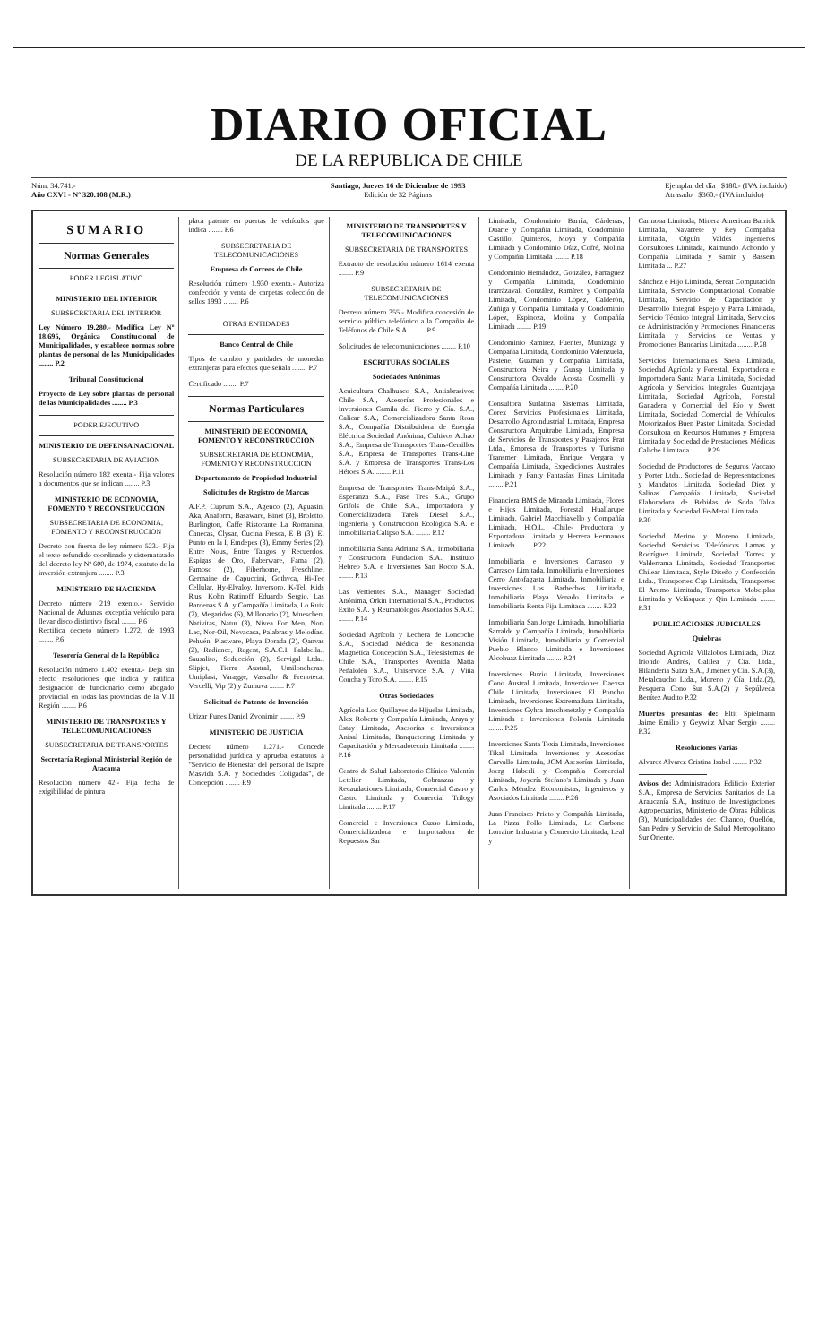DIARIO OFICIAL
DE LA REPUBLICA DE CHILE
Núm. 34.741.-
Año CXVI - Nº 320.108 (M.R.)
Santiago, Jueves 16 de Diciembre de 1993
Edición de 32 Páginas
Ejemplar del día $180.- (IVA incluido)
Atrasado $360.- (IVA incluido)
SUMARIO
Normas Generales
PODER LEGISLATIVO
MINISTERIO DEL INTERIOR
SUBSECRETARIA DEL INTERIOR
Ley Número 19.280.- Modifica Ley Nº 18.695, Orgánica Constitucional de Municipalidades, y establece normas sobre plantas de personal de las Municipalidades ........ P.2
Tribunal Constitucional
Proyecto de Ley sobre plantas de personal de las Municipalidades ........ P.3
PODER EJECUTIVO
MINISTERIO DE DEFENSA NACIONAL
SUBSECRETARIA DE AVIACION
Resolución número 182 exenta.- Fija valores a documentos que se indican ........ P.3
MINISTERIO DE ECONOMIA, FOMENTO Y RECONSTRUCCION
SUBSECRETARIA DE ECONOMIA, FOMENTO Y RECONSTRUCCION
Decreto con fuerza de ley número 523.- Fija el texto refundido coordinado y sistematizado del decreto ley Nº 600, de 1974, estatuto de la inversión extranjera ........ P.3
MINISTERIO DE HACIENDA
Decreto número 219 exento.- Servicio Nacional de Aduanas exceptúa vehículo para llevar disco distintivo fiscal ........ P.6
Rectifica decreto número 1.272, de 1993 ........ P.6
Tesorería General de la República
Resolución número 1.402 exenta.- Deja sin efecto resoluciones que indica y ratifica designación de funcionario como abogado provincial en todas las provincias de la VIII Región ........ P.6
MINISTERIO DE TRANSPORTES Y TELECOMUNICACIONES
SUBSECRETARIA DE TRANSPORTES
Secretaría Regional Ministerial Región de Atacama
Resolución número 42.- Fija fecha de exigibilidad de pintura
placa patente en puertas de vehículos que indica ........ P.6
SUBSECRETARIA DE TELECOMUNICACIONES
Empresa de Correos de Chile
Resolución número 1.930 exenta.- Autoriza confección y venta de carpetas colección de sellos 1993 ........ P.6
OTRAS ENTIDADES
Banco Central de Chile
Tipos de cambio y paridades de monedas extranjeras para efectos que señala ........ P.7
Certificado ........ P.7
Normas Particulares
MINISTERIO DE ECONOMIA, FOMENTO Y RECONSTRUCCION
SUBSECRETARIA DE ECONOMIA, FOMENTO Y RECONSTRUCCION
Departamento de Propiedad Industrial
Solicitudes de Registro de Marcas
A.F.P. Cuprum S.A., Agenco (2), Aguasin, Aka, Anaform, Basaware, Binet (3), Broletto, Burlington, Caffe Ristorante La Romanina, Canecas, Clysar, Cucina Fresca, E B (3), El Punto en la I, Emdepes (3), Emmy Series (2), Entre Nous, Entre Tangos y Recuerdos, Espigas de Oro, Faberware, Fama (2), Famoso (2), Fiberhome, Freschline, Germaine de Capuccini, Gothyca, Hi-Tec Cellular, Hy-Elvaloy, Inversoro, K-Tel, Kids R'us, Kohn Ratinoff Eduardo Sergio, Las Bardenas S.A. y Compañía Limitada, Lo Ruiz (2), Megaridos (6), Millonario (2), Mueschen, Nativitas, Natur (3), Nivea For Men, Nor-Lac, Nor-Oil, Novacasa, Palabras y Melodías, Pehuén, Plasware, Playa Dorada (2), Qanvas (2), Radiance, Regent, S.A.C.I. Falabella., Sausalito, Seducción (2), Servigal Ltda., Slipjet, Tierra Austral, Umiloncheras, Umiplast, Varagge, Vassallo & Frenoteca, Vercelli, Vip (2) y Zumuva ........ P.7
Solicitud de Patente de Invención
Urizar Funes Daniel Zvonimir ........ P.9
MINISTERIO DE JUSTICIA
Decreto número 1.271.- Concede personalidad jurídica y aprueba estatutos a "Servicio de Bienestar del personal de Isapre Masvida S.A. y Sociedades Coligadas", de Concepción ........ P.9
MINISTERIO DE TRANSPORTES Y TELECOMUNICACIONES
SUBSECRETARIA DE TRANSPORTES
Extracto de resolución número 1614 exenta ........ P.9
SUBSECRETARIA DE TELECOMUNICACIONES
Decreto número 355.- Modifica concesión de servicio público telefónico a la Compañía de Teléfonos de Chile S.A. ........ P.9
Solicitudes de telecomunicaciones ........ P.10
ESCRITURAS SOCIALES
Sociedades Anónimas
Acuicultura Chalhuaco S.A., Antiabrasivos Chile S.A., Asesorías Profesionales e Inversiones Camila del Fierro y Cía. S.A., Calicar S.A., Comercializadora Santa Rosa S.A., Compañía Distribuidora de Energía Eléctrica Sociedad Anónima, Cultivos Achao S.A., Empresa de Transportes Trans-Cerrillos S.A., Empresa de Transportes Trans-Line S.A. y Empresa de Transportes Trans-Los Héroes S.A. ........ P.11
Empresa de Transportes Trans-Maipú S.A., Esperanza S.A., Fase Tres S.A., Grupo Grifols de Chile S.A., Importadora y Comercializadora Tarek Diesel S.A., Ingeniería y Construcción Ecológica S.A. e Inmobiliaria Calipso S.A. ........ P.12
Inmobiliaria Santa Adriana S.A., Inmobiliaria y Constructora Fundación S.A., Instituto Hebreo S.A. e Inversiones San Rocco S.A. ........ P.13
Las Vertientes S.A., Manager Sociedad Anónima, Orkin International S.A., Productos Exito S.A. y Reumatólogos Asociados S.A.C. ........ P.14
Sociedad Agrícola y Lechera de Loncoche S.A., Sociedad Médica de Resonancia Magnética Concepción S.A., Telesistemas de Chile S.A., Transportes Avenida Matta Peñalolén S.A., Uniservice S.A. y Viña Concha y Toro S.A. ........ P.15
Otras Sociedades
Agrícola Los Quillayes de Hijuelas Limitada, Alex Roberts y Compañía Limitada, Araya y Estay Limitada, Asesorías e Inversiones Anisal Limitada, Banquetering Limitada y Capacitación y Mercadotecnia Limitada ........ P.16
Centro de Salud Laboratorio Clínico Valentín Letelier Limitada, Cobranzas y Recaudaciones Limitada, Comercial Castro y Castro Limitada y Comercial Trilogy Limitada ........ P.17
Comercial e Inversiones Cusso Limitada, Comercializadora e Importadora de Repuestos Sar
Limitada, Condominio Barría, Cárdenas, Duarte y Compañía Limitada, Condominio Castillo, Quinteros, Moya y Compañía Limitada y Condominio Díaz, Cofré, Molina y Compañía Limitada ........ P.18
Condominio Hernández, González, Parraguez y Compañía Limitada, Condominio Irarrázaval, González, Ramírez y Compañía Limitada, Condominio López, Calderón, Zúñiga y Compañía Limitada y Condominio López, Espinoza, Molina y Compañía Limitada ........ P.19
Condominio Ramírez, Fuentes, Munizaga y Compañía Limitada, Condominio Valenzuela, Pastene, Guzmán y Compañía Limitada, Constructora Neira y Guasp Limitada y Constructora Osvaldo Acosta Cosmelli y Compañía Limitada ........ P.20
Consultora Surlatina Sistemas Limitada, Corex Servicios Profesionales Limitada, Desarrollo Agroindustrial Limitada, Empresa Constructora Arquitrabe Limitada, Empresa de Servicios de Transportes y Pasajeros Prat Ltda., Empresa de Transportes y Turismo Transmer Limitada, Enrique Vergara y Compañía Limitada, Expediciones Australes Limitada y Fanty Fantasías Finas Limitada ........ P.21
Financiera BMS de Miranda Limitada, Flores e Hijos Limitada, Forestal Huallarupe Limitada, Gabriel Macchiavello y Compañía Limitada, H.O.L. -Chile- Productora y Exportadora Limitada y Herrera Hermanos Limitada ........ P.22
Inmobiliaria e Inversiones Carrasco y Carrasco Limitada, Inmobiliaria e Inversiones Cerro Antofagasta Limitada, Inmobiliaria e Inversiones Los Barbechos Limitada, Inmobiliaria Playa Venado Limitada e Inmobiliaria Renta Fija Limitada ........ P.23
Inmobiliaria San Jorge Limitada, Inmobiliaria Sarralde y Compañía Limitada, Inmobiliaria Visión Limitada, Inmobiliaria y Comercial Pueblo Blanco Limitada e Inversiones Alcohuaz Limitada ........ P.24
Inversiones Buzio Limitada, Inversiones Cono Austral Limitada, Inversiones Daexsa Chile Limitada, Inversiones El Poncho Limitada, Inversiones Extremadura Limitada, Inversiones Gyhra Imschenetzky y Compañía Limitada e Inversiones Polonia Limitada ........ P.25
Inversiones Santa Texia Limitada, Inversiones Tikal Limitada, Inversiones y Asesorías Carvallo Limitada, JCM Asesorías Limitada, Joerg Haberli y Compañía Comercial Limitada, Joyería Stefano's Limitada y Juan Carlos Méndez Economistas, Ingenieros y Asociados Limitada ........ P.26
Juan Francisco Prieto y Compañía Limitada, La Pizza Pollo Limitada, Le Carbone Lorraine Industria y Comercio Limitada, Leal y
Carmona Limitada, Minera American Barrick Limitada, Navarrete y Rey Compañía Limitada, Olguín Valdés Ingenieros Consultores Limitada, Raimundo Achondo y Compañía Limitada y Samir y Bassem Limitada ... P.27
Sánchez e Hijo Limitada, Sereat Computación Limitada, Servicio Computacional Contable Limitada, Servicio de Capacitación y Desarrollo Integral Espejo y Parra Limitada, Servicio Técnico Integral Limitada, Servicios de Administración y Promociones Financieras Limitada y Servicios de Ventas y Promociones Bancarias Limitada ........ P.28
Servicios Internacionales Saeta Limitada, Sociedad Agrícola y Forestal, Exportadora e Importadora Santa María Limitada, Sociedad Agrícola y Servicios Integrales Guantajaya Limitada, Sociedad Agrícola, Forestal Ganadera y Comercial del Río y Swett Limitada, Sociedad Comercial de Vehículos Motorizados Buen Pastor Limitada, Sociedad Consultora en Recursos Humanos y Empresa Limitada y Sociedad de Prestaciones Médicas Caliche Limitada ........ P.29
Sociedad de Productores de Seguros Vaccaro y Porter Ltda., Sociedad de Representaciones y Mandatos Limitada, Sociedad Diez y Salinas Compañía Limitada, Sociedad Elaboradora de Bebidas de Soda Talca Limitada y Sociedad Fe-Metal Limitada ........ P.30
Sociedad Merino y Moreno Limitada, Sociedad Servicios Telefónicos Lamas y Rodríguez Limitada, Sociedad Torres y Valderrama Limitada, Sociedad Transportes Chilear Limitada, Style Diseño y Confección Ltda., Transportes Cap Limitada, Transportes El Aromo Limitada, Transportes Mobelplas Limitada y Velásquez y Qin Limitada ........ P.31
PUBLICACIONES JUDICIALES
Quiebras
Sociedad Agrícola Villalobos Limitada, Díaz Iriondo Andrés, Galilea y Cía. Ltda., Hilandería Suiza S.A., Jiménez y Cía. S.A.(3), Metalcaucho Ltda., Moreno y Cía. Ltda.(2), Pesquera Cono Sur S.A.(2) y Sepúlveda Benítez Audito P.32
Muertes presuntas de: Eltit Spielmann Jaime Emilio y Geywitz Alvar Sergio ........ P.32
Resoluciones Varias
Alvarez Alvarez Cristina Isabel ........ P.32
Avisos de: Administradora Edificio Exterior S.A., Empresa de Servicios Sanitarios de La Araucanía S.A., Instituto de Investigaciones Agropecuarias, Ministerio de Obras Públicas (3), Municipalidades de: Chanco, Quellón, San Pedro y Servicio de Salud Metropolitano Sur Oriente.